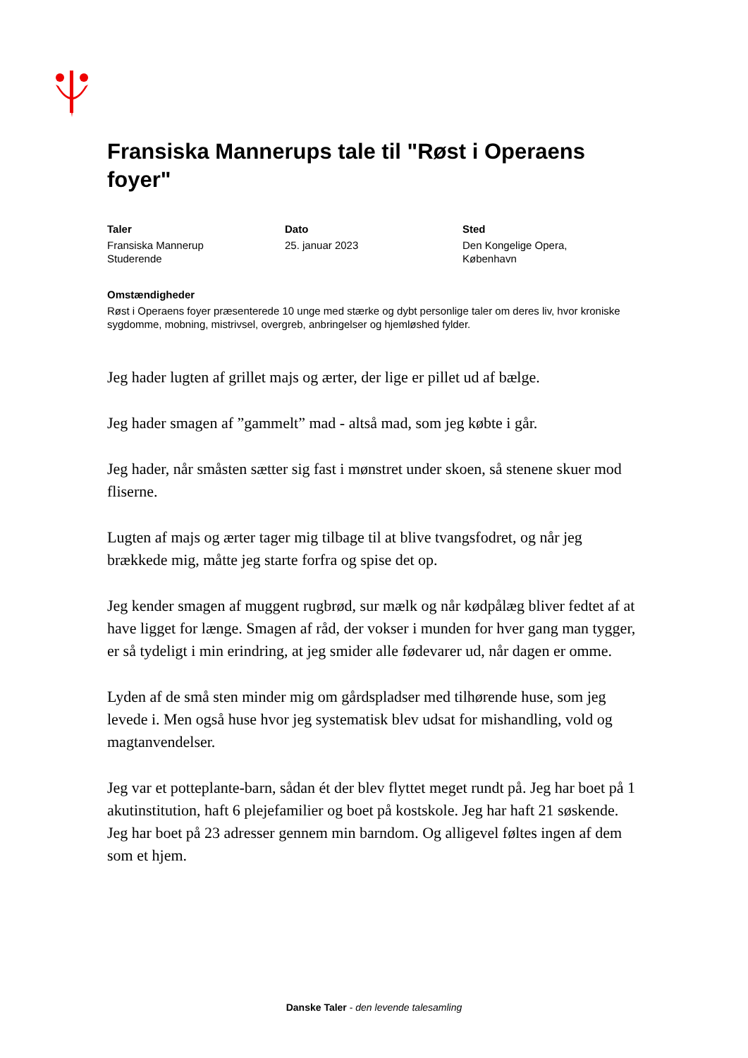Fransiska Mannerups tale til "Røst i Operaens foyer"
Taler
Fransiska Mannerup
Studerende
Dato
25. januar 2023
Sted
Den Kongelige Opera,
København
Omstændigheder
Røst i Operaens foyer præsenterede 10 unge med stærke og dybt personlige taler om deres liv, hvor kroniske sygdomme, mobning, mistrivsel, overgreb, anbringelser og hjemløshed fylder.
Jeg hader lugten af grillet majs og ærter, der lige er pillet ud af bælge.
Jeg hader smagen af ”gammelt” mad - altså mad, som jeg købte i går.
Jeg hader, når småsten sætter sig fast i mønstret under skoen, så stenene skuer mod fliserne.
Lugten af majs og ærter tager mig tilbage til at blive tvangsfodret, og når jeg brækkede mig, måtte jeg starte forfra og spise det op.
Jeg kender smagen af muggent rugbrød, sur mælk og når kødpålæg bliver fedtet af at have ligget for længe. Smagen af råd, der vokser i munden for hver gang man tygger, er så tydeligt i min erindring, at jeg smider alle fødevarer ud, når dagen er omme.
Lyden af de små sten minder mig om gårdspladser med tilhørende huse, som jeg levede i. Men også huse hvor jeg systematisk blev udsat for mishandling, vold og magtanvendelser.
Jeg var et potteplante-barn, sådan ét der blev flyttet meget rundt på. Jeg har boet på 1 akutinstitution, haft 6 plejefamilier og boet på kostskole. Jeg har haft 21 søskende. Jeg har boet på 23 adresser gennem min barndom. Og alligevel føltes ingen af dem som et hjem.
Danske Taler - den levende talesamling